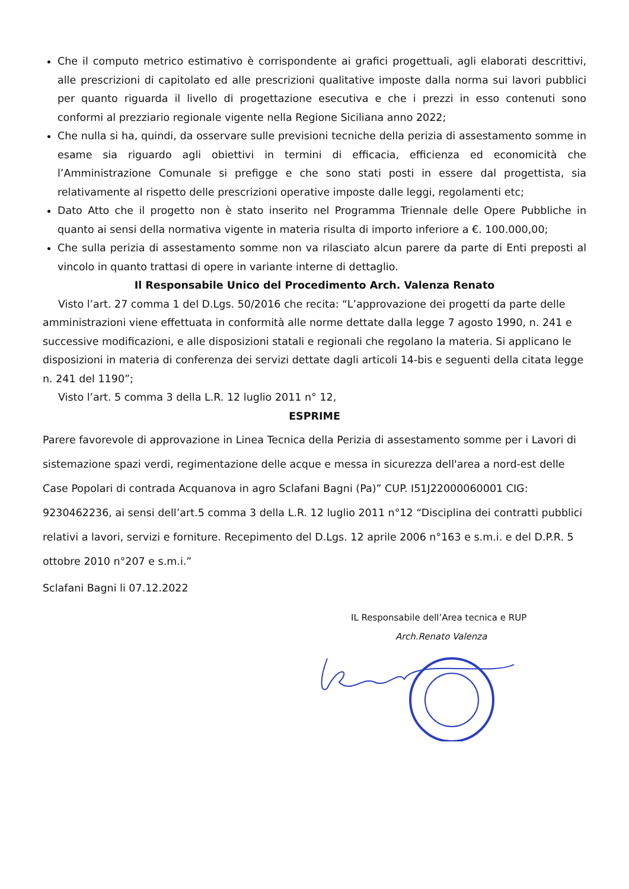Che il computo metrico estimativo è corrispondente ai grafici progettuali, agli elaborati descrittivi, alle prescrizioni di capitolato ed alle prescrizioni qualitative imposte dalla norma sui lavori pubblici per quanto riguarda il livello di progettazione esecutiva e che i prezzi in esso contenuti sono conformi al prezziario regionale vigente nella Regione Siciliana anno 2022;
Che nulla si ha, quindi, da osservare sulle previsioni tecniche della perizia di assestamento somme in esame sia riguardo agli obiettivi in termini di efficacia, efficienza ed economicità che l’Amministrazione Comunale si prefigge e che sono stati posti in essere dal progettista, sia relativamente al rispetto delle prescrizioni operative imposte dalle leggi, regolamenti etc;
Dato Atto che il progetto non è stato inserito nel Programma Triennale delle Opere Pubbliche in quanto ai sensi della normativa vigente in materia risulta di importo inferiore a €. 100.000,00;
Che sulla perizia di assestamento somme non va rilasciato alcun parere da parte di Enti preposti al vincolo in quanto trattasi di opere in variante interne di dettaglio.
Il Responsabile Unico del Procedimento Arch. Valenza Renato
Visto l’art. 27 comma 1 del D.Lgs. 50/2016 che recita: “L’approvazione dei progetti da parte delle amministrazioni viene effettuata in conformità alle norme dettate dalla legge 7 agosto 1990, n. 241 e successive modificazioni, e alle disposizioni statali e regionali che regolano la materia. Si applicano le disposizioni in materia di conferenza dei servizi dettate dagli articoli 14-bis e seguenti della citata legge n. 241 del 1190”;
Visto l’art. 5 comma 3 della L.R. 12 luglio 2011 n° 12,
ESPRIME
Parere favorevole di approvazione in Linea Tecnica della Perizia di assestamento somme per i Lavori di sistemazione spazi verdi, regimentazione delle acque e messa in sicurezza dell'area a nord-est delle Case Popolari di contrada Acquanova in agro Sclafani Bagni (Pa)” CUP. I51J22000060001 CIG: 9230462236, ai sensi dell’art.5 comma 3 della L.R. 12 luglio 2011 n°12 “Disciplina dei contratti pubblici relativi a lavori, servizi e forniture. Recepimento del D.Lgs. 12 aprile 2006 n°163 e s.m.i. e del D.P.R. 5 ottobre 2010 n°207 e s.m.i.”
Sclafani Bagni li 07.12.2022
IL Responsabile dell’Area tecnica e RUP
Arch.Renato Valenza